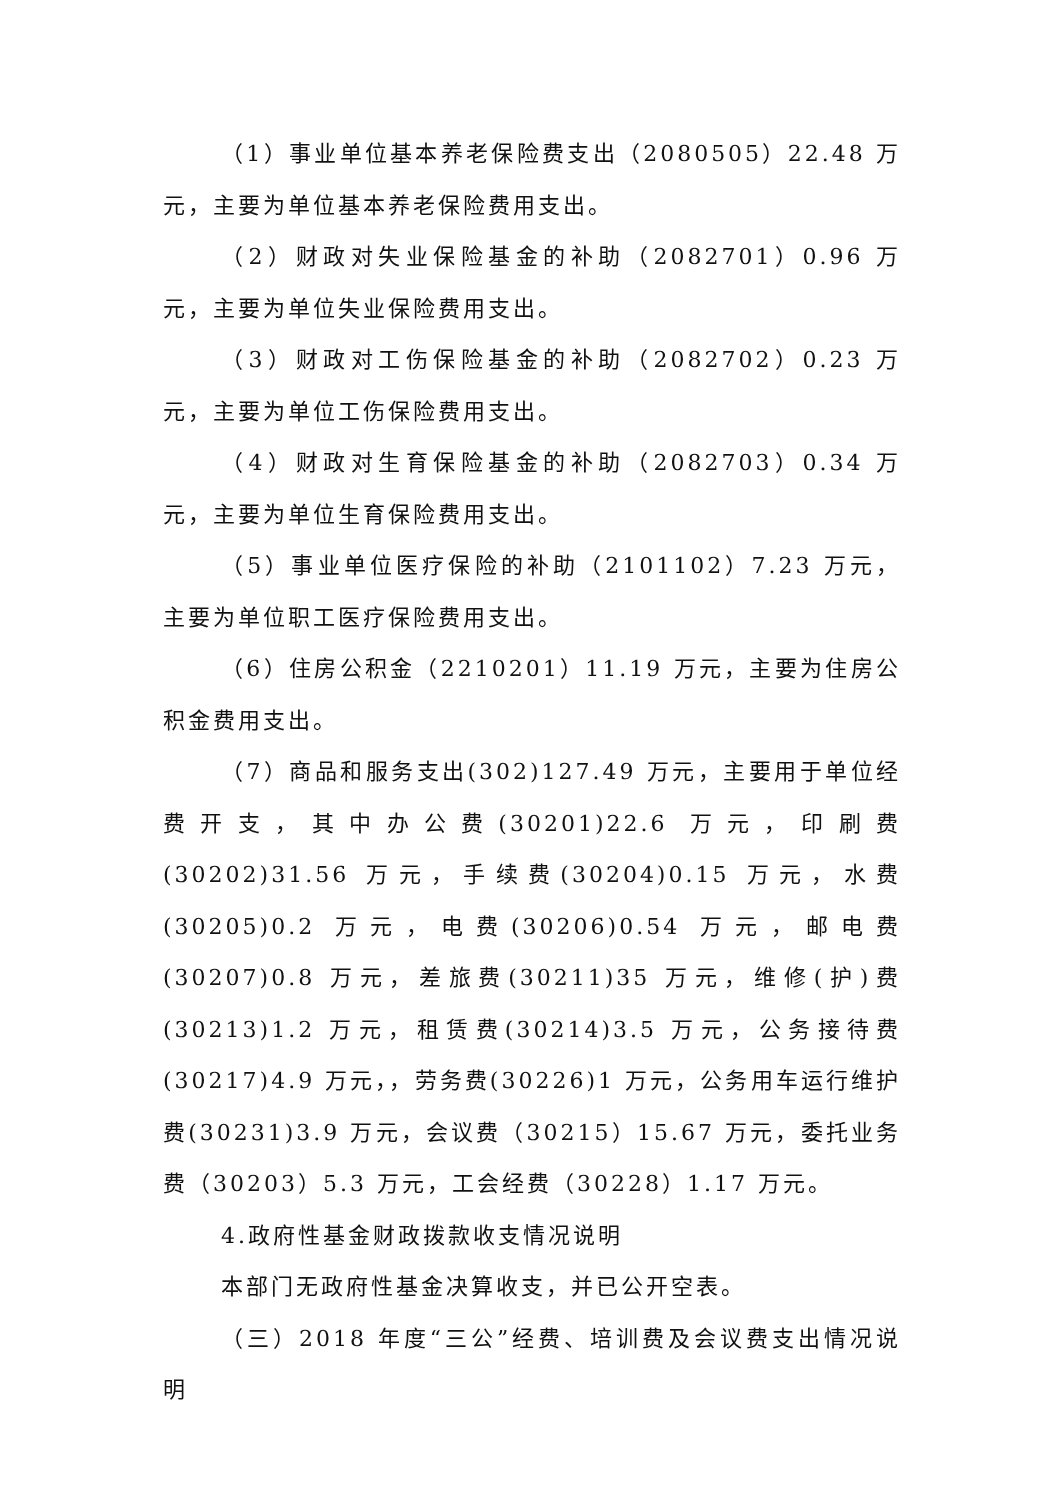（1）事业单位基本养老保险费支出（2080505）22.48 万元，主要为单位基本养老保险费用支出。
（2）财政对失业保险基金的补助（2082701）0.96 万元，主要为单位失业保险费用支出。
（3）财政对工伤保险基金的补助（2082702）0.23 万元，主要为单位工伤保险费用支出。
（4）财政对生育保险基金的补助（2082703）0.34 万元，主要为单位生育保险费用支出。
（5）事业单位医疗保险的补助（2101102）7.23 万元，主要为单位职工医疗保险费用支出。
（6）住房公积金（2210201）11.19 万元，主要为住房公积金费用支出。
（7）商品和服务支出(302)127.49 万元，主要用于单位经费开支，其中办公费(30201)22.6 万元，印刷费(30202)31.56 万元，手续费(30204)0.15 万元，水费(30205)0.2 万元，电费(30206)0.54 万元，邮电费(30207)0.8 万元，差旅费(30211)35 万元，维修(护)费(30213)1.2 万元，租赁费(30214)3.5 万元，公务接待费(30217)4.9 万元，，劳务费(30226)1 万元，公务用车运行维护费(30231)3.9 万元，会议费（30215）15.67 万元，委托业务费（30203）5.3 万元，工会经费（30228）1.17 万元。
4.政府性基金财政拨款收支情况说明
本部门无政府性基金决算收支，并已公开空表。
（三）2018 年度“三公”经费、培训费及会议费支出情况说明